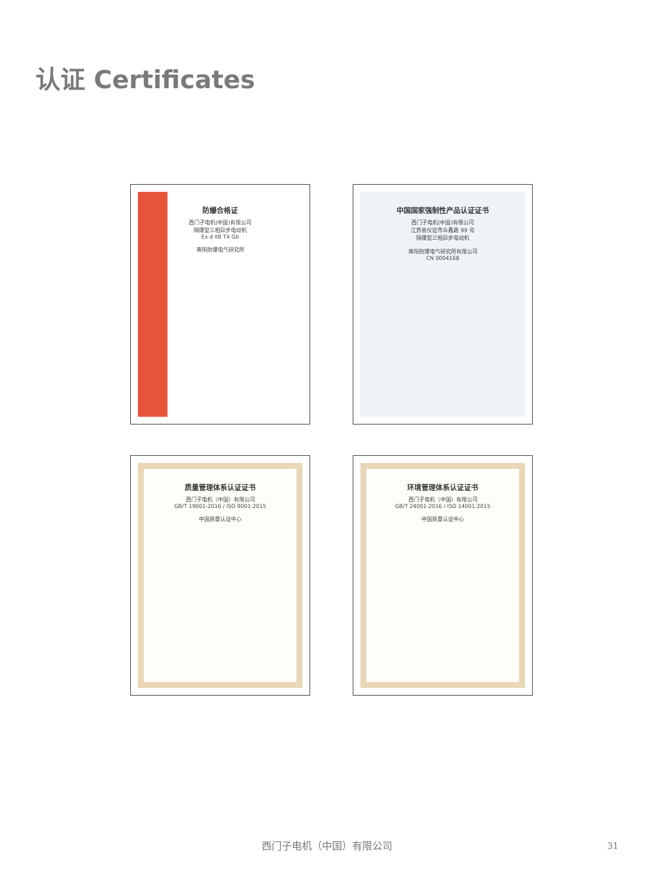认证 Certificates
防爆合格证
西门子电机(中国)有限公司
隔爆型三相异步电动机
Ex d IIB T4 Gb
南阳防爆电气研究所
中国国家强制性产品认证证书
西门子电机(中国)有限公司
江苏省仪征市众鑫路 99 号
隔爆型三相异步电动机
南阳防爆电气研究所有限公司
CN 0004168
质量管理体系认证证书
西门子电机（中国）有限公司
GB/T 19001-2016 / ISO 9001:2015
中国质量认证中心
环境管理体系认证证书
西门子电机（中国）有限公司
GB/T 24001-2016 / ISO 14001:2015
中国质量认证中心
西门子电机（中国）有限公司 31